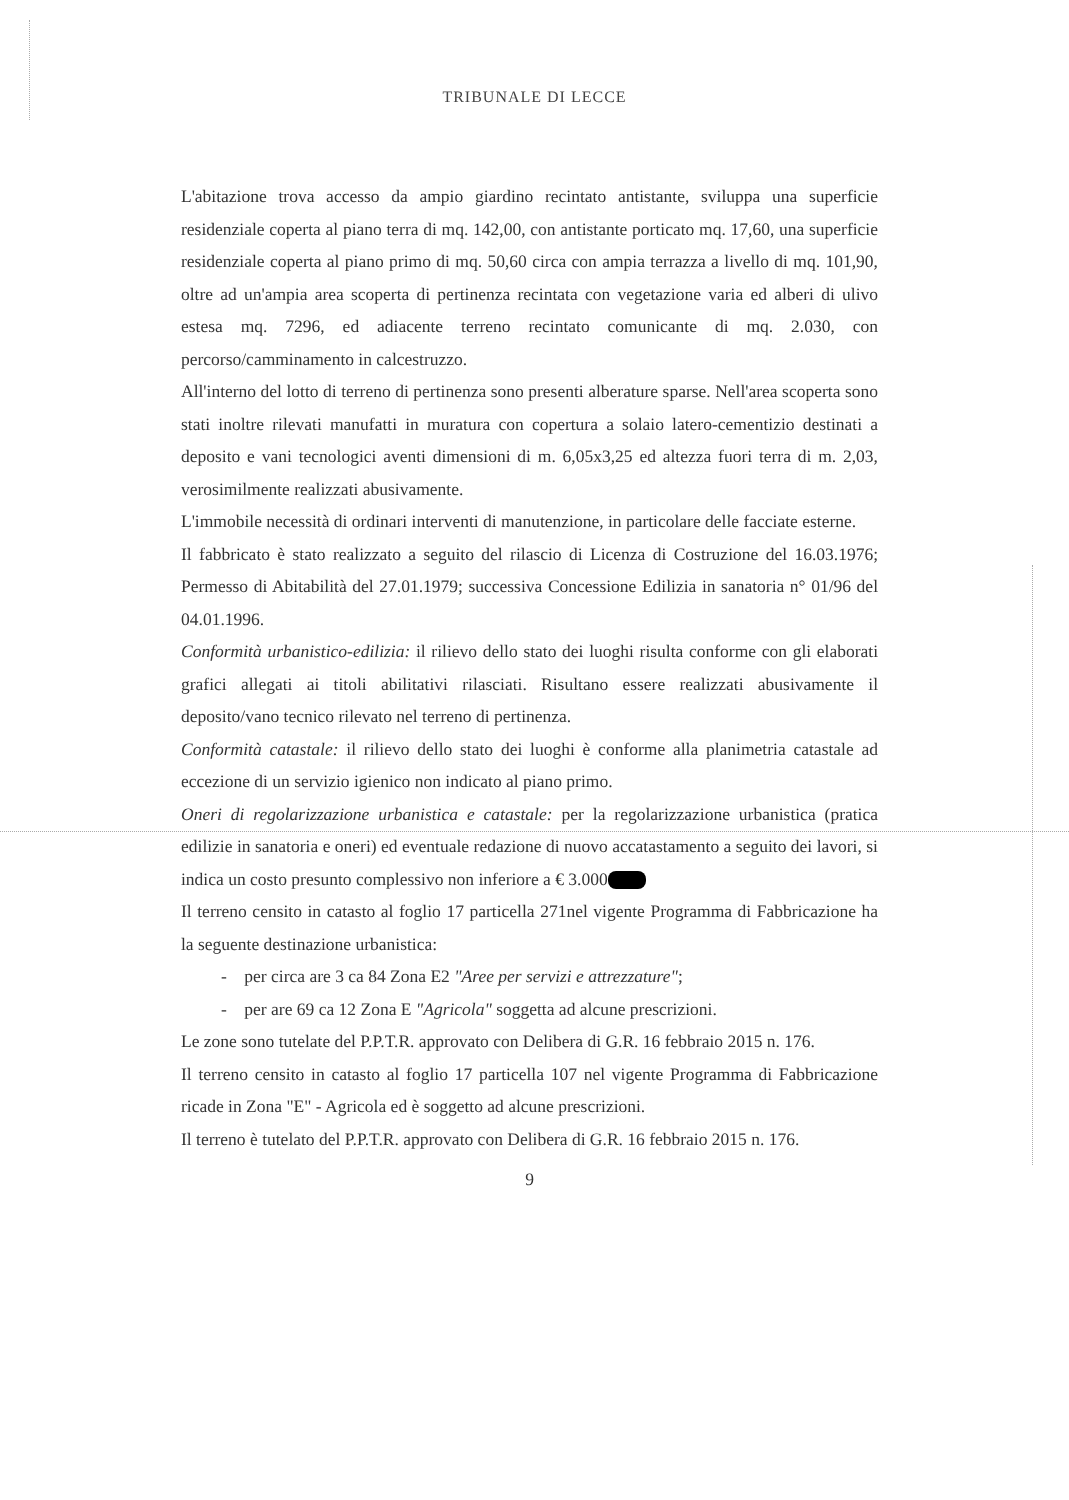TRIBUNALE DI LECCE
L'abitazione trova accesso da ampio giardino recintato antistante, sviluppa una superficie residenziale coperta al piano terra di mq. 142,00, con antistante porticato mq. 17,60, una superficie residenziale coperta al piano primo di mq. 50,60 circa con ampia terrazza a livello di mq. 101,90, oltre ad un'ampia area scoperta di pertinenza recintata con vegetazione varia ed alberi di ulivo estesa mq. 7296, ed adiacente terreno recintato comunicante di mq. 2.030, con percorso/camminamento in calcestruzzo.
All'interno del lotto di terreno di pertinenza sono presenti alberature sparse. Nell'area scoperta sono stati inoltre rilevati manufatti in muratura con copertura a solaio latero-cementizio destinati a deposito e vani tecnologici aventi dimensioni di m. 6,05x3,25 ed altezza fuori terra di m. 2,03, verosimilmente realizzati abusivamente.
L'immobile necessità di ordinari interventi di manutenzione, in particolare delle facciate esterne.
Il fabbricato è stato realizzato a seguito del rilascio di Licenza di Costruzione del 16.03.1976; Permesso di Abitabilità del 27.01.1979; successiva Concessione Edilizia in sanatoria n° 01/96 del 04.01.1996.
Conformità urbanistico-edilizia: il rilievo dello stato dei luoghi risulta conforme con gli elaborati grafici allegati ai titoli abilitativi rilasciati. Risultano essere realizzati abusivamente il deposito/vano tecnico rilevato nel terreno di pertinenza.
Conformità catastale: il rilievo dello stato dei luoghi è conforme alla planimetria catastale ad eccezione di un servizio igienico non indicato al piano primo.
Oneri di regolarizzazione urbanistica e catastale: per la regolarizzazione urbanistica (pratica edilizie in sanatoria e oneri) ed eventuale redazione di nuovo accatastamento a seguito dei lavori, si indica un costo presunto complessivo non inferiore a € 3.000
Il terreno censito in catasto al foglio 17 particella 271nel vigente Programma di Fabbricazione ha la seguente destinazione urbanistica:
- per circa are 3 ca 84 Zona E2 "Aree per servizi e attrezzature";
- per are 69 ca 12 Zona E "Agricola" soggetta ad alcune prescrizioni.
Le zone sono tutelate del P.P.T.R. approvato con Delibera di G.R. 16 febbraio 2015 n. 176.
Il terreno censito in catasto al foglio 17 particella 107 nel vigente Programma di Fabbricazione ricade in Zona "E" - Agricola ed è soggetto ad alcune prescrizioni.
Il terreno è tutelato del P.P.T.R. approvato con Delibera di G.R. 16 febbraio 2015 n. 176.
9